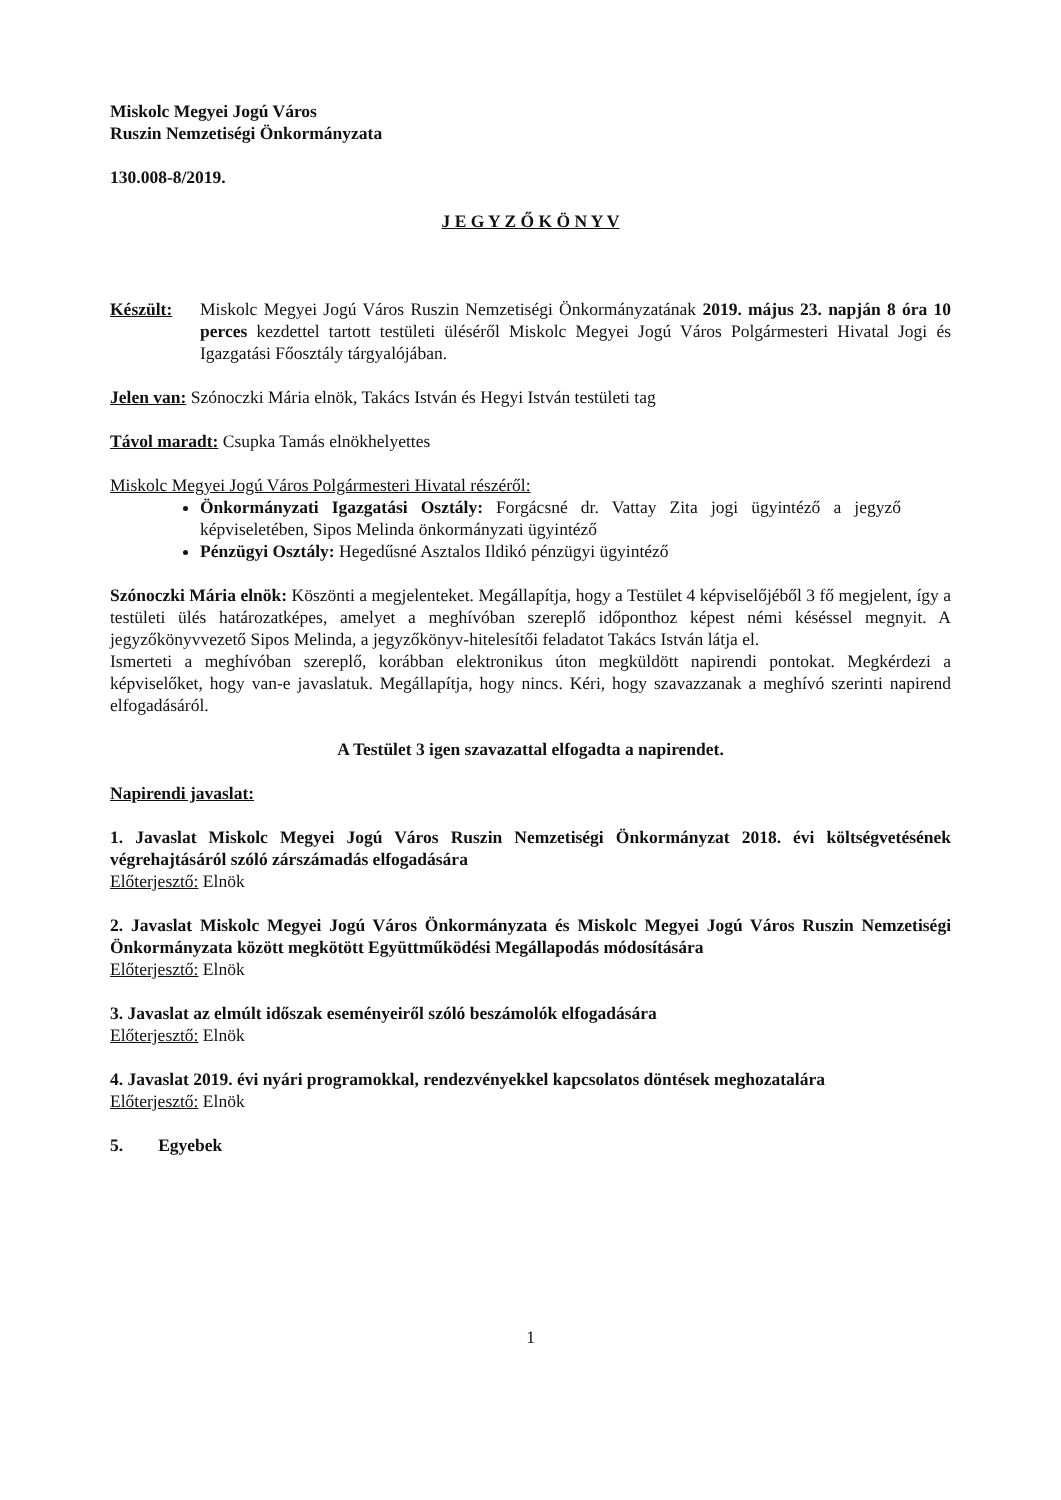Miskolc Megyei Jogú Város
Ruszin Nemzetiségi Önkormányzata
130.008-8/2019.
J E G Y Z Ő K Ö N Y V
Készült: Miskolc Megyei Jogú Város Ruszin Nemzetiségi Önkormányzatának 2019. május 23. napján 8 óra 10 perces kezdettel tartott testületi üléséről Miskolc Megyei Jogú Város Polgármesteri Hivatal Jogi és Igazgatási Főosztály tárgyalójában.
Jelen van: Szónoczki Mária elnök, Takács István és Hegyi István testületi tag
Távol maradt: Csupka Tamás elnökhelyettes
Miskolc Megyei Jogú Város Polgármesteri Hivatal részéről:
Önkormányzati Igazgatási Osztály: Forgácsné dr. Vattay Zita jogi ügyintéző a jegyző képviseletében, Sipos Melinda önkormányzati ügyintéző
Pénzügyi Osztály: Hegedűsné Asztalos Ildikó pénzügyi ügyintéző
Szónoczki Mária elnök: Köszönti a megjelenteket. Megállapítja, hogy a Testület 4 képviselőjéből 3 fő megjelent, így a testületi ülés határozatképes, amelyet a meghívóban szereplő időponthoz képest némi késéssel megnyit. A jegyzőkönyvvezető Sipos Melinda, a jegyzőkönyv-hitelesítői feladatot Takács István látja el.
Ismerteti a meghívóban szereplő, korábban elektronikus úton megküldött napirendi pontokat. Megkérdezi a képviselőket, hogy van-e javaslatuk. Megállapítja, hogy nincs. Kéri, hogy szavazzanak a meghívó szerinti napirend elfogadásáról.
A Testület 3 igen szavazattal elfogadta a napirendet.
Napirendi javaslat:
1. Javaslat Miskolc Megyei Jogú Város Ruszin Nemzetiségi Önkormányzat 2018. évi költségvetésének végrehajtásáról szóló zárszámadás elfogadására
Előterjesztő: Elnök
2. Javaslat Miskolc Megyei Jogú Város Önkormányzata és Miskolc Megyei Jogú Város Ruszin Nemzetiségi Önkormányzata között megkötött Együttműködési Megállapodás módosítására
Előterjesztő: Elnök
3. Javaslat az elmúlt időszak eseményeiről szóló beszámolók elfogadására
Előterjesztő: Elnök
4. Javaslat 2019. évi nyári programokkal, rendezvényekkel kapcsolatos döntések meghozatalára
Előterjesztő: Elnök
5. Egyebek
1